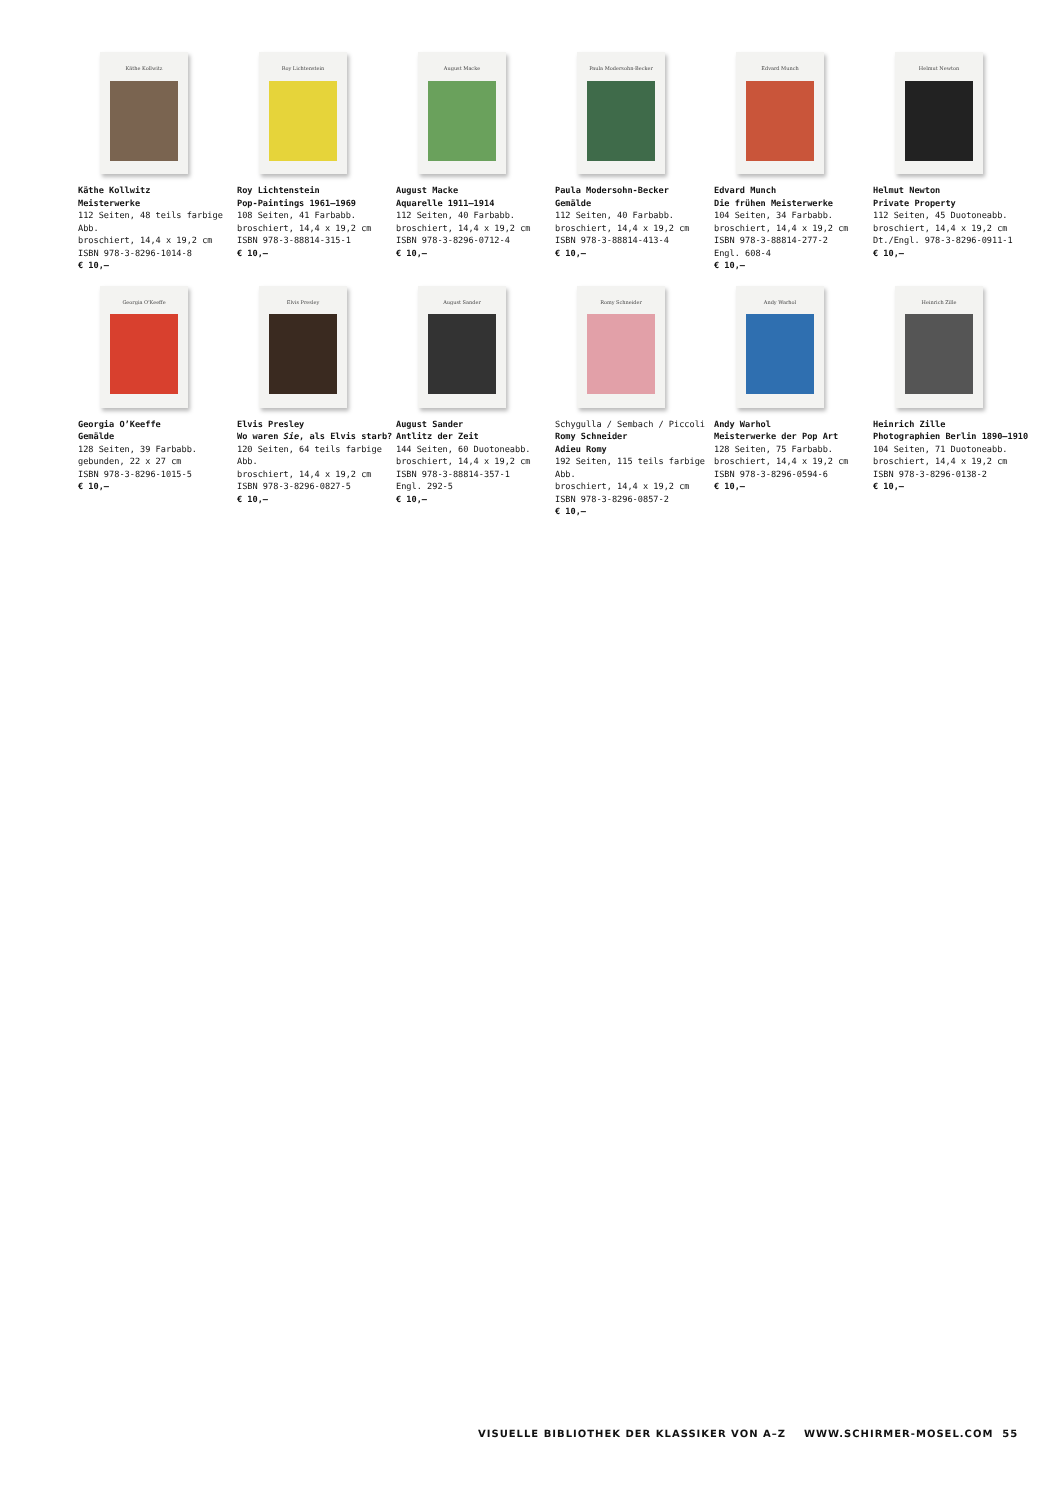Käthe Kollwitz
Käthe Kollwitz
Meisterwerke
112 Seiten, 48 teils farbige Abb.
broschiert, 14,4 x 19,2 cm
ISBN 978-3-8296-1014-8
€ 10,–
Roy Lichtenstein
Roy Lichtenstein
Pop-Paintings 1961–1969
108 Seiten, 41 Farbabb.
broschiert, 14,4 x 19,2 cm
ISBN 978-3-88814-315-1
€ 10,–
August Macke
August Macke
Aquarelle 1911–1914
112 Seiten, 40 Farbabb.
broschiert, 14,4 x 19,2 cm
ISBN 978-3-8296-0712-4
€ 10,–
Paula Modersohn-Becker
Paula Modersohn-Becker
Gemälde
112 Seiten, 40 Farbabb.
broschiert, 14,4 x 19,2 cm
ISBN 978-3-88814-413-4
€ 10,–
Edvard Munch
Edvard Munch
Die frühen Meisterwerke
104 Seiten, 34 Farbabb.
broschiert, 14,4 x 19,2 cm
ISBN 978-3-88814-277-2
Engl. 608-4
€ 10,–
Helmut Newton
Helmut Newton
Private Property
112 Seiten, 45 Duotoneabb.
broschiert, 14,4 x 19,2 cm
Dt./Engl. 978-3-8296-0911-1
€ 10,–
Georgia O'Keeffe
Georgia O’Keeffe
Gemälde
128 Seiten, 39 Farbabb.
gebunden, 22 x 27 cm
ISBN 978-3-8296-1015-5
€ 10,–
Elvis Presley
Elvis Presley
Wo waren Sie, als Elvis starb?
120 Seiten, 64 teils farbige Abb.
broschiert, 14,4 x 19,2 cm
ISBN 978-3-8296-0827-5
€ 10,–
August Sander
August Sander
Antlitz der Zeit
144 Seiten, 60 Duotoneabb.
broschiert, 14,4 x 19,2 cm
ISBN 978-3-88814-357-1
Engl. 292-5
€ 10,–
Romy Schneider
Schygulla / Sembach / Piccoli
Romy Schneider
Adieu Romy
192 Seiten, 115 teils farbige Abb.
broschiert, 14,4 x 19,2 cm
ISBN 978-3-8296-0857-2
€ 10,–
Andy Warhol
Andy Warhol
Meisterwerke der Pop Art
128 Seiten, 75 Farbabb.
broschiert, 14,4 x 19,2 cm
ISBN 978-3-8296-0594-6
€ 10,–
Heinrich Zille
Heinrich Zille
Photographien Berlin 1890–1910
104 Seiten, 71 Duotoneabb.
broschiert, 14,4 x 19,2 cm
ISBN 978-3-8296-0138-2
€ 10,–
VISUELLE BIBLIOTHEK DER KLASSIKER VON A–Z WWW.SCHIRMER-MOSEL.COM 55